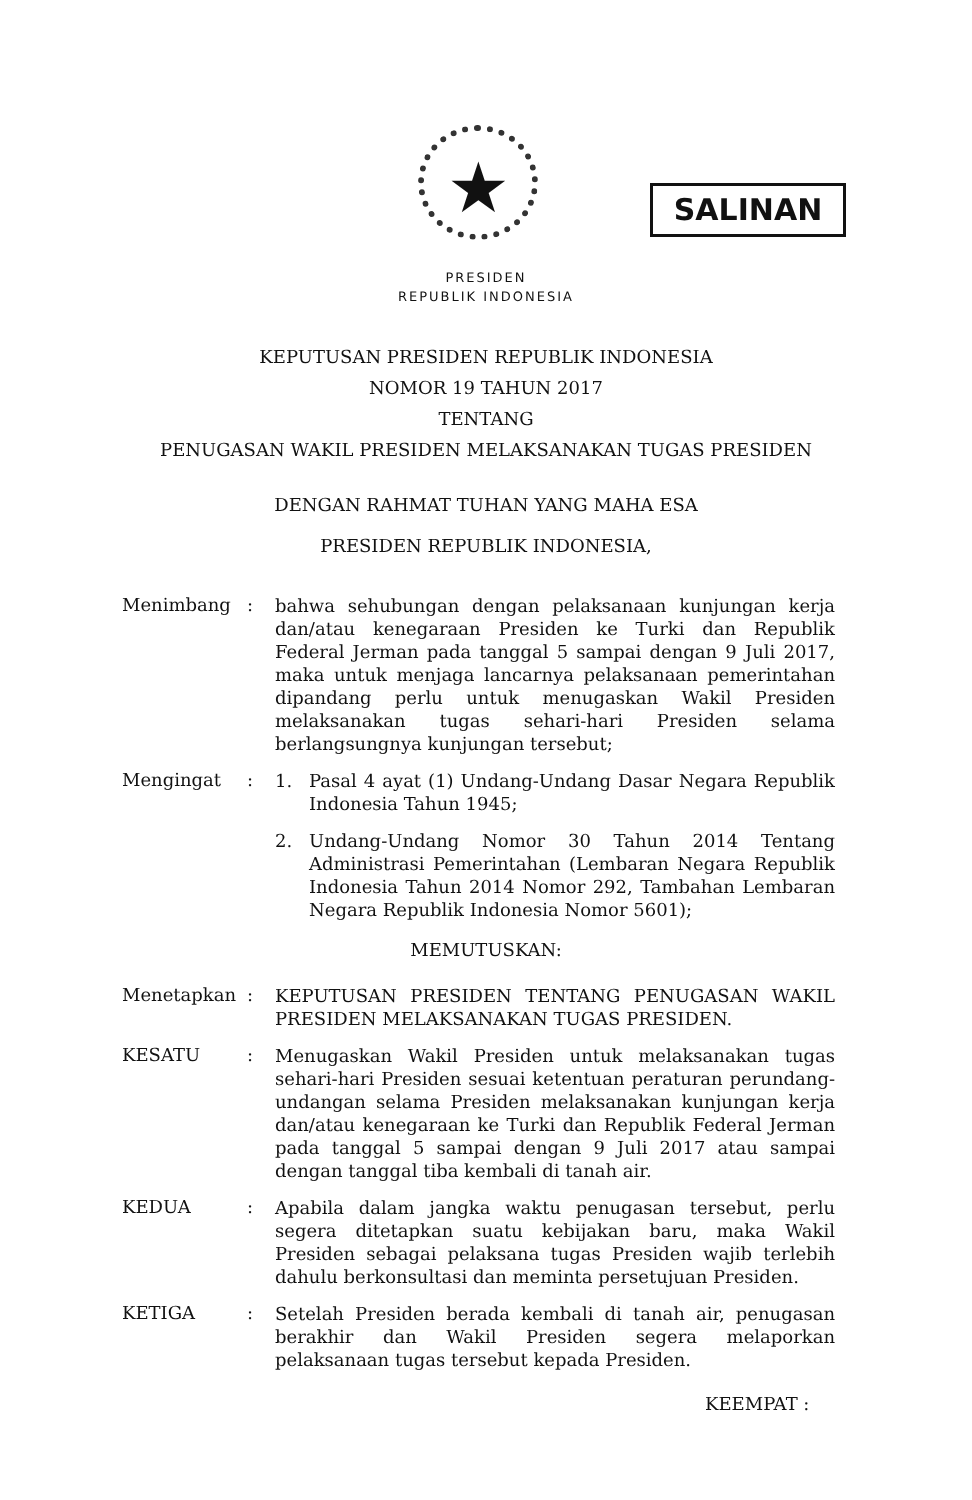★ SALINAN
PRESIDEN
REPUBLIK INDONESIA
KEPUTUSAN PRESIDEN REPUBLIK INDONESIA
NOMOR 19 TAHUN 2017
TENTANG
PENUGASAN WAKIL PRESIDEN MELAKSANAKAN TUGAS PRESIDEN
DENGAN RAHMAT TUHAN YANG MAHA ESA
PRESIDEN REPUBLIK INDONESIA,
Menimbang :
bahwa sehubungan dengan pelaksanaan kunjungan kerja dan/atau kenegaraan Presiden ke Turki dan Republik Federal Jerman pada tanggal 5 sampai dengan 9 Juli 2017, maka untuk menjaga lancarnya pelaksanaan pemerintahan dipandang perlu untuk menugaskan Wakil Presiden melaksanakan tugas sehari-hari Presiden selama berlangsungnya kunjungan tersebut;
Mengingat :
1. Pasal 4 ayat (1) Undang-Undang Dasar Negara Republik Indonesia Tahun 1945;
2. Undang-Undang Nomor 30 Tahun 2014 Tentang Administrasi Pemerintahan (Lembaran Negara Republik Indonesia Tahun 2014 Nomor 292, Tambahan Lembaran Negara Republik Indonesia Nomor 5601);
MEMUTUSKAN:
Menetapkan :
KEPUTUSAN PRESIDEN TENTANG PENUGASAN WAKIL PRESIDEN MELAKSANAKAN TUGAS PRESIDEN.
KESATU :
Menugaskan Wakil Presiden untuk melaksanakan tugas sehari-hari Presiden sesuai ketentuan peraturan perundang-undangan selama Presiden melaksanakan kunjungan kerja dan/atau kenegaraan ke Turki dan Republik Federal Jerman pada tanggal 5 sampai dengan 9 Juli 2017 atau sampai dengan tanggal tiba kembali di tanah air.
KEDUA :
Apabila dalam jangka waktu penugasan tersebut, perlu segera ditetapkan suatu kebijakan baru, maka Wakil Presiden sebagai pelaksana tugas Presiden wajib terlebih dahulu berkonsultasi dan meminta persetujuan Presiden.
KETIGA :
Setelah Presiden berada kembali di tanah air, penugasan berakhir dan Wakil Presiden segera melaporkan pelaksanaan tugas tersebut kepada Presiden.
KEEMPAT :